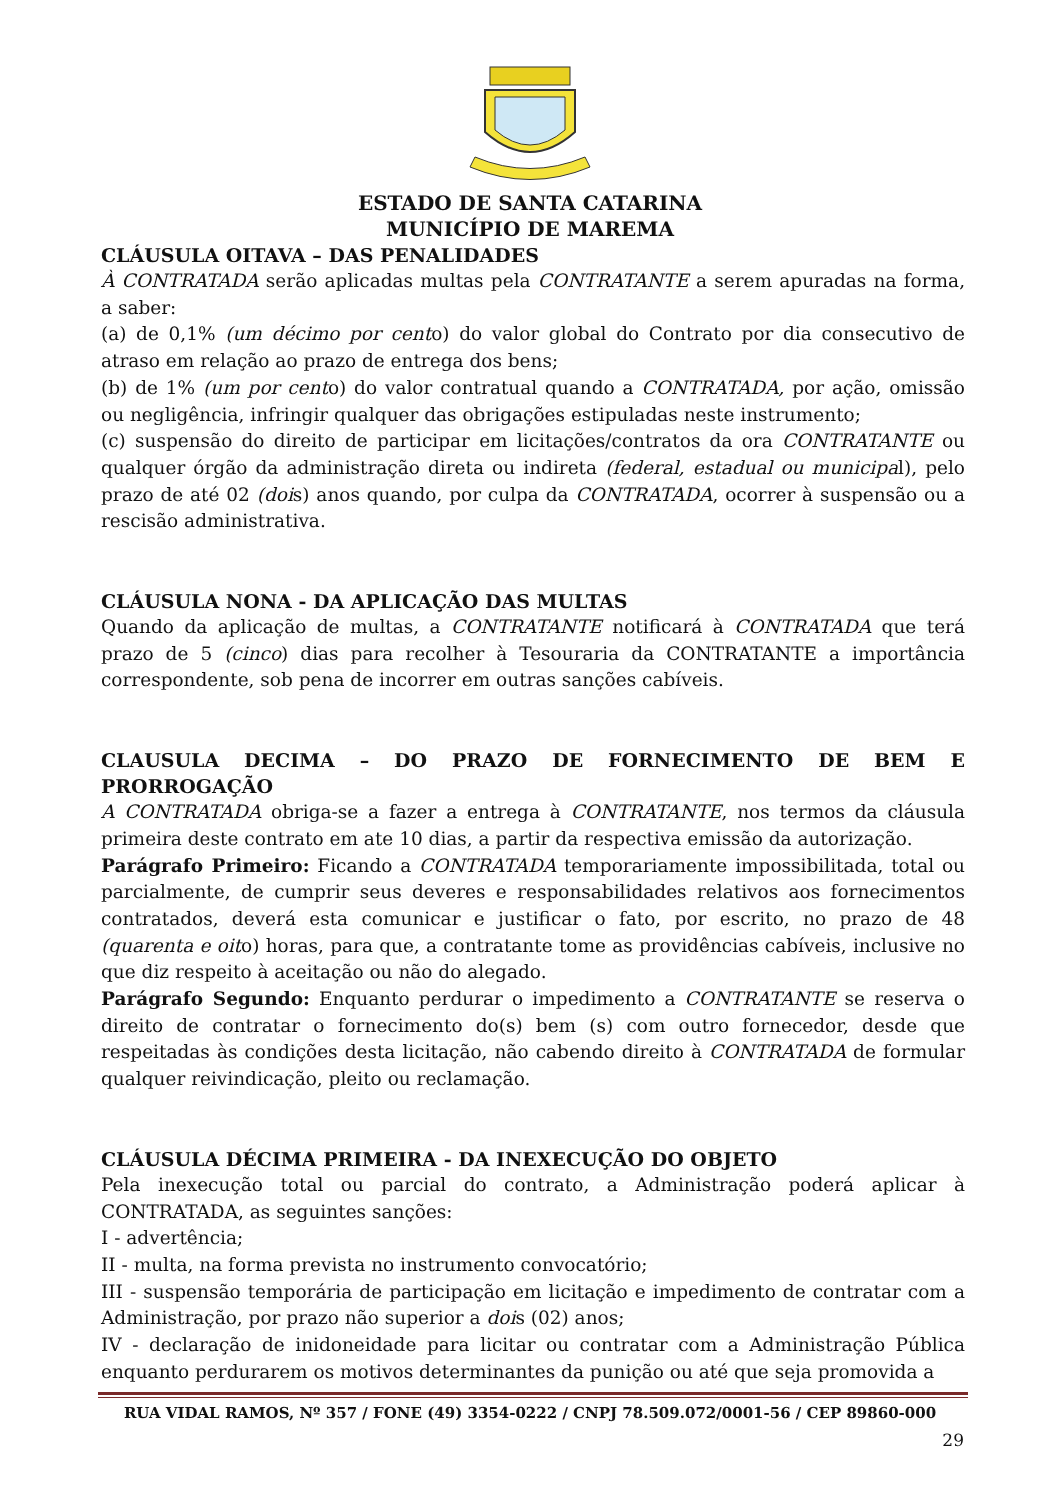ESTADO DE SANTA CATARINA
MUNICÍPIO DE MAREMA
CLÁUSULA OITAVA – DAS PENALIDADES
À CONTRATADA serão aplicadas multas pela CONTRATANTE a serem apuradas na forma, a saber:
(a) de 0,1% (um décimo por cento) do valor global do Contrato por dia consecutivo de atraso em relação ao prazo de entrega dos bens;
(b) de 1% (um por cento) do valor contratual quando a CONTRATADA, por ação, omissão ou negligência, infringir qualquer das obrigações estipuladas neste instrumento;
(c) suspensão do direito de participar em licitações/contratos da ora CONTRATANTE ou qualquer órgão da administração direta ou indireta (federal, estadual ou municipal), pelo prazo de até 02 (dois) anos quando, por culpa da CONTRATADA, ocorrer à suspensão ou a rescisão administrativa.
CLÁUSULA NONA - DA APLICAÇÃO DAS MULTAS
Quando da aplicação de multas, a CONTRATANTE notificará à CONTRATADA que terá prazo de 5 (cinco) dias para recolher à Tesouraria da CONTRATANTE a importância correspondente, sob pena de incorrer em outras sanções cabíveis.
CLAUSULA DECIMA – DO PRAZO DE FORNECIMENTO DE BEM E PRORROGAÇÃO
A CONTRATADA obriga-se a fazer a entrega à CONTRATANTE, nos termos da cláusula primeira deste contrato em ate 10 dias, a partir da respectiva emissão da autorização.
Parágrafo Primeiro: Ficando a CONTRATADA temporariamente impossibilitada, total ou parcialmente, de cumprir seus deveres e responsabilidades relativos aos fornecimentos contratados, deverá esta comunicar e justificar o fato, por escrito, no prazo de 48 (quarenta e oito) horas, para que, a contratante tome as providências cabíveis, inclusive no que diz respeito à aceitação ou não do alegado.
Parágrafo Segundo: Enquanto perdurar o impedimento a CONTRATANTE se reserva o direito de contratar o fornecimento do(s) bem (s) com outro fornecedor, desde que respeitadas às condições desta licitação, não cabendo direito à CONTRATADA de formular qualquer reivindicação, pleito ou reclamação.
CLÁUSULA DÉCIMA PRIMEIRA - DA INEXECUÇÃO DO OBJETO
Pela inexecução total ou parcial do contrato, a Administração poderá aplicar à CONTRATADA, as seguintes sanções:
I - advertência;
II - multa, na forma prevista no instrumento convocatório;
III - suspensão temporária de participação em licitação e impedimento de contratar com a Administração, por prazo não superior a dois (02) anos;
IV - declaração de inidoneidade para licitar ou contratar com a Administração Pública enquanto perdurarem os motivos determinantes da punição ou até que seja promovida a
RUA VIDAL RAMOS, Nº 357 / FONE (49) 3354-0222 / CNPJ 78.509.072/0001-56 / CEP 89860-000
29